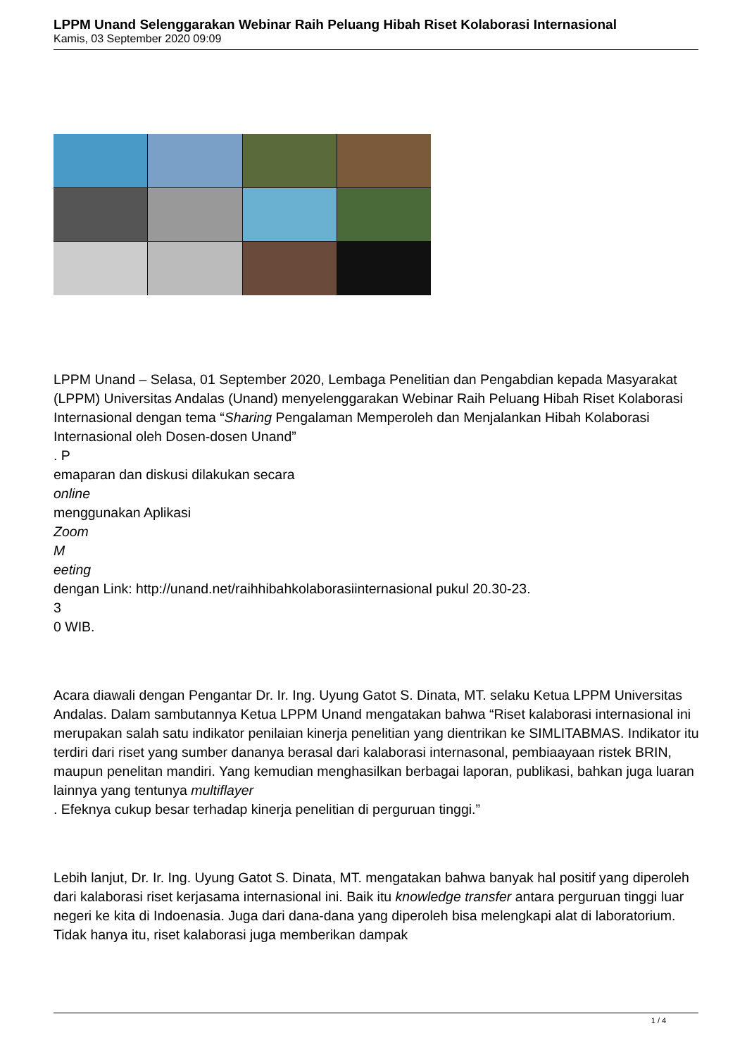LPPM Unand Selenggarakan Webinar Raih Peluang Hibah Riset Kolaborasi Internasional
Kamis, 03 September 2020 09:09
LPPM Unand – Selasa, 01 September 2020, Lembaga Penelitian dan Pengabdian kepada Masyarakat (LPPM) Universitas Andalas (Unand) menyelenggarakan Webinar Raih Peluang Hibah Riset Kolaborasi Internasional dengan tema “Sharing Pengalaman Memperoleh dan Menjalankan Hibah Kolaborasi Internasional oleh Dosen-dosen Unand”
. P
emaparan dan diskusi dilakukan secara
online
menggunakan Aplikasi
Zoom
M
eeting
dengan Link: http://unand.net/raihhibahkolaborasiinternasional pukul 20.30-23.
3
0 WIB.
Acara diawali dengan Pengantar Dr. Ir. Ing. Uyung Gatot S. Dinata, MT. selaku Ketua LPPM Universitas Andalas. Dalam sambutannya Ketua LPPM Unand mengatakan bahwa “Riset kalaborasi internasional ini merupakan salah satu indikator penilaian kinerja penelitian yang dientrikan ke SIMLITABMAS. Indikator itu terdiri dari riset yang sumber dananya berasal dari kalaborasi internasonal, pembiaayaan ristek BRIN, maupun penelitan mandiri. Yang kemudian menghasilkan berbagai laporan, publikasi, bahkan juga luaran lainnya yang tentunya multiflayer
. Efeknya cukup besar terhadap kinerja penelitian di perguruan tinggi.”
Lebih lanjut, Dr. Ir. Ing. Uyung Gatot S. Dinata, MT. mengatakan bahwa banyak hal positif yang diperoleh dari kalaborasi riset kerjasama internasional ini. Baik itu knowledge transfer antara perguruan tinggi luar negeri ke kita di Indoenasia. Juga dari dana-dana yang diperoleh bisa melengkapi alat di laboratorium. Tidak hanya itu, riset kalaborasi juga memberikan dampak
1 / 4